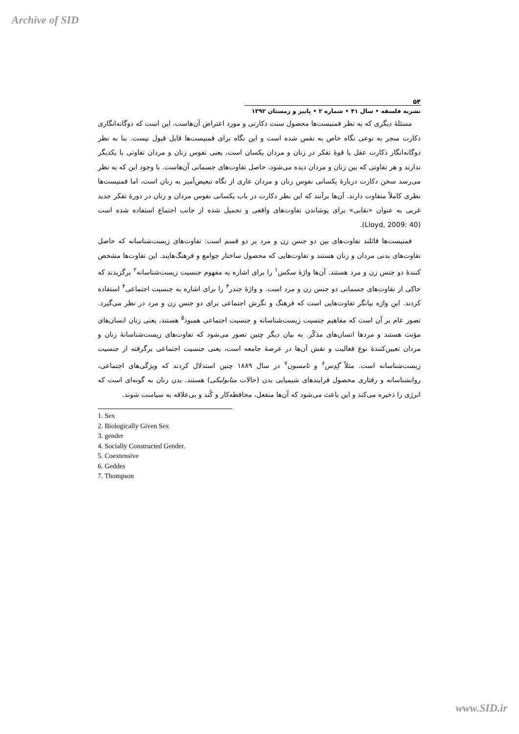Archive of SID
۵۴
نشریه فلسفه • سال ۴۱ • شماره ۲ • پاییز و زمستان ۱۳۹۲
مسئلۀ دیگری که به نظر فمنیست‌ها محصول سنت دکارتی و مورد اعتراض آن‌هاست، این است که دوگانه‌انگاری دکارت منجر به نوعی نگاه خاص به نفس شده است و این نگاه برای فمنیست‌ها قابل قبول نیست. بنا به نظر دوگانه‌انگار دکارت عقل یا قوۀ تفکر در زنان و مردان یکسان است، یعنی نفوس زنان و مردان تفاوتی با یکدیگر ندارند و هر تفاوتی که بین زنان و مردان دیده می‌شود، حاصل تفاوت‌های جسمانی آن‌هاست. با وجود این که به نظر می‌رسد سخن دکارت دربارۀ یکسانی نفوس زنان و مردان عاری از نگاه تبعیض‌آمیز به زنان است، اما فمنیست‌ها نظری کاملاً متفاوت دارند. آن‌ها برآنند که این نظر دکارت در باب یکسانی نفوس مردان و زنان در دورۀ تفکر جدید غربی به عنوان «نقابی» برای پوشاندن تفاوت‌های واقعی و تحمیل شده از جانب اجتماع استفاده شده است (Lloyd, 2009: 40).
فمنیست‌ها قائلند تفاوت‌های بین دو جنس زن و مرد بر دو قسم است: تفاوت‌های زیست‌شناسانه که حاصل تفاوت‌های بدنی مردان و زنان هستند و تفاوت‌هایی که محصول ساختار جوامع و فرهنگ‌هایند. این تفاوت‌ها مشخص کنندۀ دو جنس زن و مرد هستند. آن‌ها واژۀ سکس<sup>۱</sup> را برای اشاره به مفهوم جنسیت زیست‌شناسانه<sup>۲</sup> برگزیدند که حاکی از تفاوت‌های جسمانی دو جنس زن و مرد است. و واژۀ جندر<sup>۳</sup> را برای اشاره به جنسیت اجتماعی<sup>۴</sup> استفاده کردند. این واژه بیانگر تفاوت‌هایی است که فرهنگ و نگرش اجتماعی برای دو جنس زن و مرد در نظر می‌گیرد. تصور عام بر آن است که مفاهیم جنسیت زیست‌شناسانه و جنسیت اجتماعی همبود<sup>۵</sup> هستند، یعنی زنان انسان‌های مؤنث هستند و مردها انسان‌های مذکّر. به بیان دیگر چنین تصور می‌شود که تفاوت‌های زیست‌شناسانۀ زنان و مردان تعیین‌کنندۀ نوع فعالیت و نقش آن‌ها در عرصۀ جامعه است، یعنی جنسیت اجتماعی برگرفته از جنسیت زیست‌شناسانه است. مثلاً گِدِس<sup>۶</sup> و تامسون<sup>۷</sup> در سال ۱۸۸۹ چنین استدلال کردند که ویژگی‌های اجتماعی، روانشناسانه و رفتاری محصول فرایندهای شیمیایی بدن (حالات متابولیکی) هستند. بدن زنان به گونه‌ای است که انرژی را ذخیره می‌کند و این باعث می‌شود که آن‌ها منفعل، محافظه‌کار و کُند و بی‌علاقه به سیاست شوند.
1. Sex
2. Biologically Given Sex
3. gender
4. Socially Constructed Gender.
5. Coextensive
6. Geddes
7. Thompson
www.SID.ir